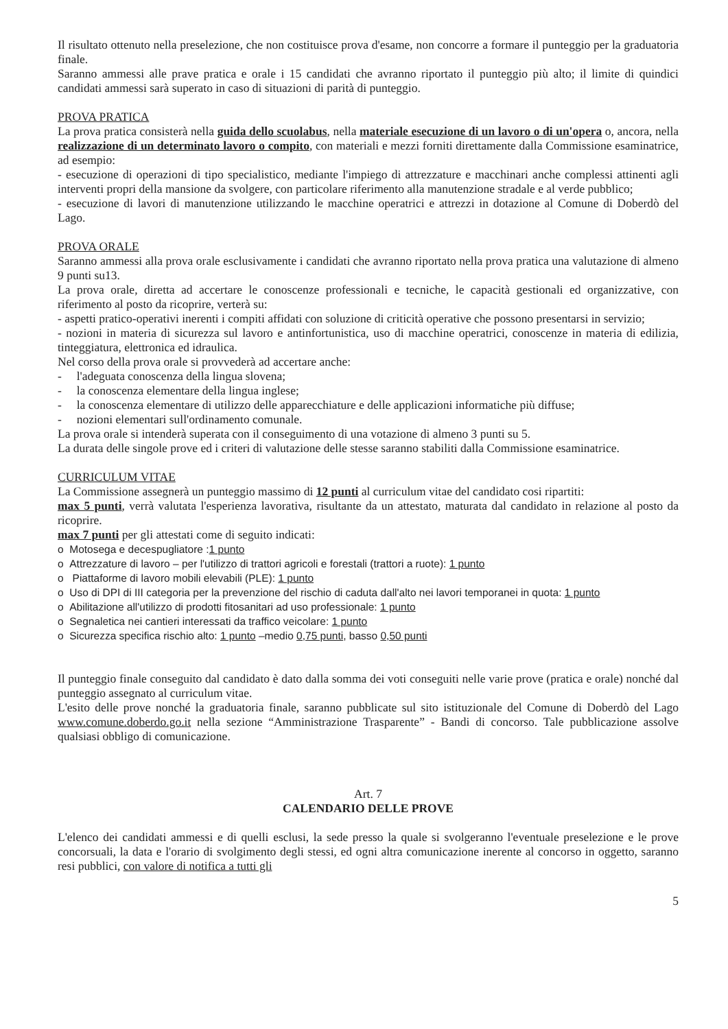Il risultato ottenuto nella preselezione, che non costituisce prova d'esame, non concorre a formare il punteggio per la graduatoria finale.
Saranno ammessi alle prave pratica e orale i 15 candidati che avranno riportato il punteggio più alto; il limite di quindici candidati ammessi sarà superato in caso di situazioni di parità di punteggio.
PROVA PRATICA
La prova pratica consisterà nella guida dello scuolabus, nella materiale esecuzione di un lavoro o di un'opera o, ancora, nella realizzazione di un determinato lavoro o compito, con materiali e mezzi forniti direttamente dalla Commissione esaminatrice, ad esempio:
- esecuzione di operazioni di tipo specialistico, mediante l'impiego di attrezzature e macchinari anche complessi attinenti agli interventi propri della mansione da svolgere, con particolare riferimento alla manutenzione stradale e al verde pubblico;
- esecuzione di lavori di manutenzione utilizzando le macchine operatrici e attrezzi in dotazione al Comune di Doberdò del Lago.
PROVA ORALE
Saranno ammessi alla prova orale esclusivamente i candidati che avranno riportato nella prova pratica una valutazione di almeno 9 punti su13.
La prova orale, diretta ad accertare le conoscenze professionali e tecniche, le capacità gestionali ed organizzative, con riferimento al posto da ricoprire, verterà su:
- aspetti pratico-operativi inerenti i compiti affidati con soluzione di criticità operative che possono presentarsi in servizio;
- nozioni in materia di sicurezza sul lavoro e antinfortunistica, uso di macchine operatrici, conoscenze in materia di edilizia, tinteggiatura, elettronica ed idraulica.
Nel corso della prova orale si provvederà ad accertare anche:
- l'adeguata conoscenza della lingua slovena;
- la conoscenza elementare della lingua inglese;
- la conoscenza elementare di utilizzo delle apparecchiature e delle applicazioni informatiche più diffuse;
- nozioni elementari sull'ordinamento comunale.
La prova orale si intenderà superata con il conseguimento di una votazione di almeno 3 punti su 5.
La durata delle singole prove ed i criteri di valutazione delle stesse saranno stabiliti dalla Commissione esaminatrice.
CURRICULUM VITAE
La Commissione assegnerà un punteggio massimo di 12 punti al curriculum vitae del candidato cosi ripartiti:
max 5 punti, verrà valutata l'esperienza lavorativa, risultante da un attestato, maturata dal candidato in relazione al posto da ricoprire.
max 7 punti per gli attestati come di seguito indicati:
o Motosega e decespugliatore :1 punto
o Attrezzature di lavoro – per l'utilizzo di trattori agricoli e forestali (trattori a ruote): 1 punto
o Piattaforme di lavoro mobili elevabili (PLE): 1 punto
o Uso di DPI di III categoria per la prevenzione del rischio di caduta dall'alto nei lavori temporanei in quota: 1 punto
o Abilitazione all'utilizzo di prodotti fitosanitari ad uso professionale: 1 punto
o Segnaletica nei cantieri interessati da traffico veicolare: 1 punto
o Sicurezza specifica rischio alto: 1 punto –medio 0,75 punti, basso 0,50 punti
Il punteggio finale conseguito dal candidato è dato dalla somma dei voti conseguiti nelle varie prove (pratica e orale) nonché dal punteggio assegnato al curriculum vitae.
L'esito delle prove nonché la graduatoria finale, saranno pubblicate sul sito istituzionale del Comune di Doberdò del Lago www.comune.doberdo.go.it nella sezione “Amministrazione Trasparente” - Bandi di concorso. Tale pubblicazione assolve qualsiasi obbligo di comunicazione.
Art. 7
CALENDARIO DELLE PROVE
L'elenco dei candidati ammessi e di quelli esclusi, la sede presso la quale si svolgeranno l'eventuale preselezione e le prove concorsuali, la data e l'orario di svolgimento degli stessi, ed ogni altra comunicazione inerente al concorso in oggetto, saranno resi pubblici, con valore di notifica a tutti gli
5